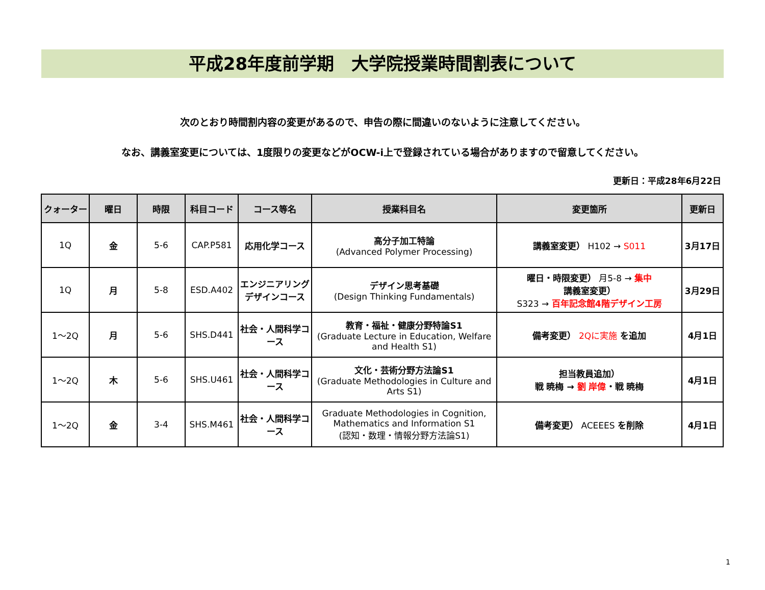平成28年度前学期　大学院授業時間割表について
次のとおり時間割内容の変更があるので、申告の際に間違いのないように注意してください。
なお、講義室変更については、1度限りの変更などがOCW-i上で登録されている場合がありますので留意してください。
更新日：平成28年6月22日
| クォーター | 曜日 | 時限 | 科目コード | コース等名 | 授業科目名 | 変更箇所 | 更新日 |
| --- | --- | --- | --- | --- | --- | --- | --- |
| 1Q | 金 | 5-6 | CAP.P581 | 応用化学コース | 高分子加工特論 (Advanced Polymer Processing) | 講義室変更） H102 → S011 | 3月17日 |
| 1Q | 月 | 5-8 | ESD.A402 | エンジニアリングデザインコース | デザイン思考基礎 (Design Thinking Fundamentals) | 曜日・時限変更） 月5-8 → 集中 講義室変更） S323 → 百年記念館4階デザイン工房 | 3月29日 |
| 1～2Q | 月 | 5-6 | SHS.D441 | 社会・人間科学コース | 教育・福祉・健康分野特論S1 (Graduate Lecture in Education, Welfare and Health S1) | 備考変更） 2Qに実施 を追加 | 4月1日 |
| 1～2Q | 木 | 5-6 | SHS.U461 | 社会・人間科学コース | 文化・芸術分野方法論S1 (Graduate Methodologies in Culture and Arts S1) | 担当教員追加） 戦 暁梅 → 劉 岸偉 ・戦 暁梅 | 4月1日 |
| 1～2Q | 金 | 3-4 | SHS.M461 | 社会・人間科学コース | Graduate Methodologies in Cognition, Mathematics and Information S1 (認知・数理・情報分野方法論S1) | 備考変更） ACEEES を削除 | 4月1日 |
1